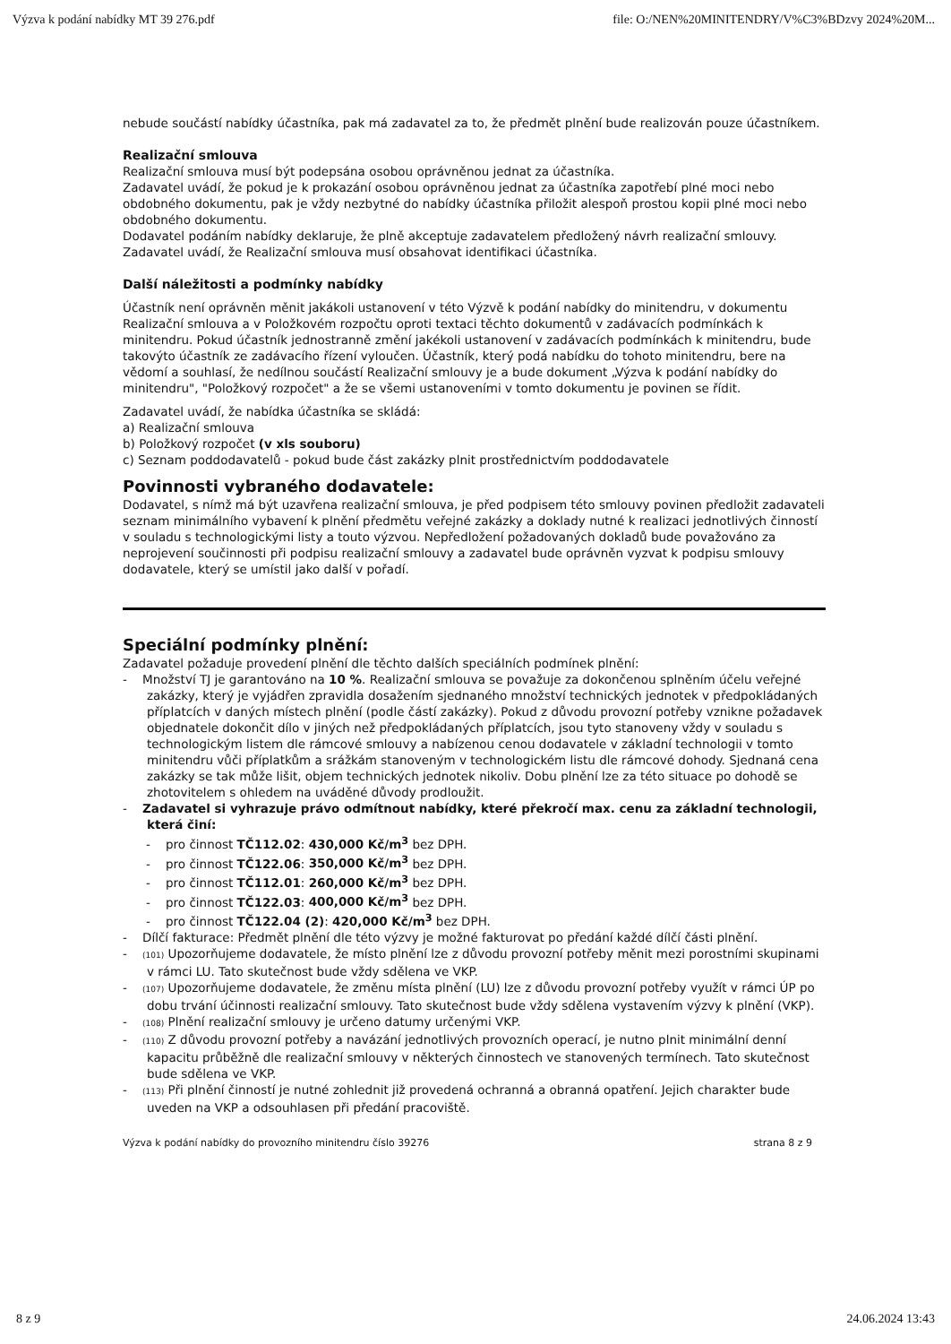Výzva k podání nabídky MT 39 276.pdf file: O:/NEN%20MINITENDRY/V%C3%BDzvy 2024%20M...
nebude součástí nabídky účastníka, pak má zadavatel za to, že předmět plnění bude realizován pouze účastníkem.
Realizační smlouva
Realizační smlouva musí být podepsána osobou oprávněnou jednat za účastníka.
Zadavatel uvádí, že pokud je k prokazání osobou oprávněnou jednat za účastníka zapotřebí plné moci nebo obdobného dokumentu, pak je vždy nezbytné do nabídky účastníka přiložit alespoň prostou kopii plné moci nebo obdobného dokumentu.
Dodavatel podáním nabídky deklaruje, že plně akceptuje zadavatelem předložený návrh realizační smlouvy.
Zadavatel uvádí, že Realizační smlouva musí obsahovat identifikaci účastníka.
Další náležitosti a podmínky nabídky
Účastník není oprávněn měnit jakákoli ustanovení v této Výzvě k podání nabídky do minitendru, v dokumentu Realizační smlouva a v Položkovém rozpočtu oproti textaci těchto dokumentů v zadávacích podmínkách k minitendru. Pokud účastník jednostranně změní jakékoli ustanovení v zadávacích podmínkách k minitendru, bude takovýto účastník ze zadávacího řízení vyloučen. Účastník, který podá nabídku do tohoto minitendru, bere na vědomí a souhlasí, že nedílnou součástí Realizační smlouvy je a bude dokument „Výzva k podání nabídky do minitendru", "Položkový rozpočet" a že se všemi ustanoveními v tomto dokumentu je povinen se řídit.
Zadavatel uvádí, že nabídka účastníka se skládá:
a) Realizační smlouva
b) Položkový rozpočet (v xls souboru)
c) Seznam poddodavatelů - pokud bude část zakázky plnit prostřednictvím poddodavatele
Povinnosti vybraného dodavatele:
Dodavatel, s nímž má být uzavřena realizační smlouva, je před podpisem této smlouvy povinen předložit zadavateli seznam minimálního vybavení k plnění předmětu veřejné zakázky a doklady nutné k realizaci jednotlivých činností v souladu s technologickými listy a touto výzvou. Nepředložení požadovaných dokladů bude považováno za neprojevení součinnosti při podpisu realizační smlouvy a zadavatel bude oprávněn vyzvat k podpisu smlouvy dodavatele, který se umístil jako další v pořadí.
Speciální podmínky plnění:
Zadavatel požaduje provedení plnění dle těchto dalších speciálních podmínek plnění:
- Množství TJ je garantováno na 10 %. Realizační smlouva se považuje za dokončenou splněním účelu veřejné zakázky, který je vyjádřen zpravidla dosažením sjednaného množství technických jednotek v předpokládaných příplatcích v daných místech plnění (podle částí zakázky). Pokud z důvodu provozní potřeby vznikne požadavek objednatele dokončit dílo v jiných než předpokládaných příplatcích, jsou tyto stanoveny vždy v souladu s technologickým listem dle rámcové smlouvy a nabízenou cenou dodavatele v základní technologii v tomto minitendru vůči příplatkům a srážkám stanoveným v technologickém listu dle rámcové dohody. Sjednaná cena zakázky se tak může lišit, objem technických jednotek nikoliv. Dobu plnění lze za této situace po dohodě se zhotovitelem s ohledem na uváděné důvody prodloužit.
- Zadavatel si vyhrazuje právo odmítnout nabídky, které překročí max. cenu za základní technologii, která činí:
- pro činnost TČ112.02: 430,000 Kč/m<sup>3</sup> bez DPH.
- pro činnost TČ122.06: 350,000 Kč/m<sup>3</sup> bez DPH.
- pro činnost TČ112.01: 260,000 Kč/m<sup>3</sup> bez DPH.
- pro činnost TČ122.03: 400,000 Kč/m<sup>3</sup> bez DPH.
- pro činnost TČ122.04 (2): 420,000 Kč/m<sup>3</sup> bez DPH.
- Dílčí fakturace: Předmět plnění dle této výzvy je možné fakturovat po předání každé dílčí části plnění.
- (101) Upozorňujeme dodavatele, že místo plnění lze z důvodu provozní potřeby měnit mezi porostními skupinami v rámci LU. Tato skutečnost bude vždy sdělena ve VKP.
- (107) Upozorňujeme dodavatele, že změnu místa plnění (LU) lze z důvodu provozní potřeby využít v rámci ÚP po dobu trvání účinnosti realizační smlouvy. Tato skutečnost bude vždy sdělena vystavením výzvy k plnění (VKP).
- (108) Plnění realizační smlouvy je určeno datumy určenými VKP.
- (110) Z důvodu provozní potřeby a navázání jednotlivých provozních operací, je nutno plnit minimální denní kapacitu průběžně dle realizační smlouvy v některých činnostech ve stanovených termínech. Tato skutečnost bude sdělena ve VKP.
- (113) Při plnění činností je nutné zohlednit již provedená ochranná a obranná opatření. Jejich charakter bude uveden na VKP a odsouhlasen při předání pracoviště.
Výzva k podání nabídky do provozního minitendru číslo 39276 strana 8 z 9
8 z 9 24.06.2024 13:43